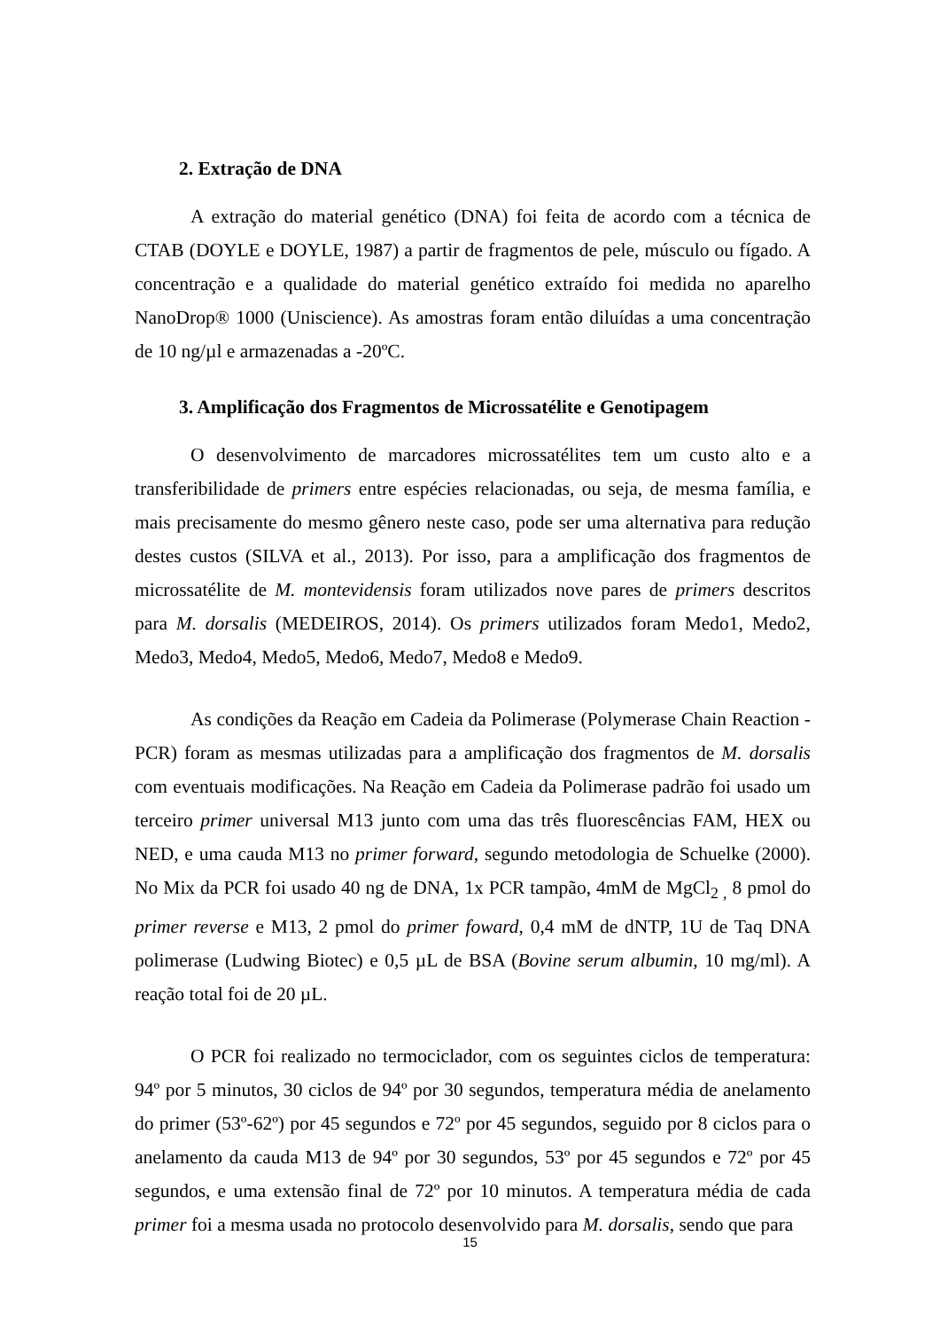2. Extração de DNA
A extração do material genético (DNA) foi feita de acordo com a técnica de CTAB (DOYLE e DOYLE, 1987) a partir de fragmentos de pele, músculo ou fígado. A concentração e a qualidade do material genético extraído foi medida no aparelho NanoDrop® 1000 (Uniscience). As amostras foram então diluídas a uma concentração de 10 ng/µl e armazenadas a -20ºC.
3. Amplificação dos Fragmentos de Microssatélite e Genotipagem
O desenvolvimento de marcadores microssatélites tem um custo alto e a transferibilidade de primers entre espécies relacionadas, ou seja, de mesma família, e mais precisamente do mesmo gênero neste caso, pode ser uma alternativa para redução destes custos (SILVA et al., 2013). Por isso, para a amplificação dos fragmentos de microssatélite de M. montevidensis foram utilizados nove pares de primers descritos para M. dorsalis (MEDEIROS, 2014). Os primers utilizados foram Medo1, Medo2, Medo3, Medo4, Medo5, Medo6, Medo7, Medo8 e Medo9.
As condições da Reação em Cadeia da Polimerase (Polymerase Chain Reaction - PCR) foram as mesmas utilizadas para a amplificação dos fragmentos de M. dorsalis com eventuais modificações. Na Reação em Cadeia da Polimerase padrão foi usado um terceiro primer universal M13 junto com uma das três fluorescências FAM, HEX ou NED, e uma cauda M13 no primer forward, segundo metodologia de Schuelke (2000). No Mix da PCR foi usado 40 ng de DNA, 1x PCR tampão, 4mM de MgCl<sub>2 ,</sub> 8 pmol do primer reverse e M13, 2 pmol do primer foward, 0,4 mM de dNTP, 1U de Taq DNA polimerase (Ludwing Biotec) e 0,5 µL de BSA (Bovine serum albumin, 10 mg/ml). A reação total foi de 20 µL.
O PCR foi realizado no termociclador, com os seguintes ciclos de temperatura: 94º por 5 minutos, 30 ciclos de 94º por 30 segundos, temperatura média de anelamento do primer (53º-62º) por 45 segundos e 72º por 45 segundos, seguido por 8 ciclos para o anelamento da cauda M13 de 94º por 30 segundos, 53º por 45 segundos e 72º por 45 segundos, e uma extensão final de 72º por 10 minutos. A temperatura média de cada primer foi a mesma usada no protocolo desenvolvido para M. dorsalis, sendo que para
15